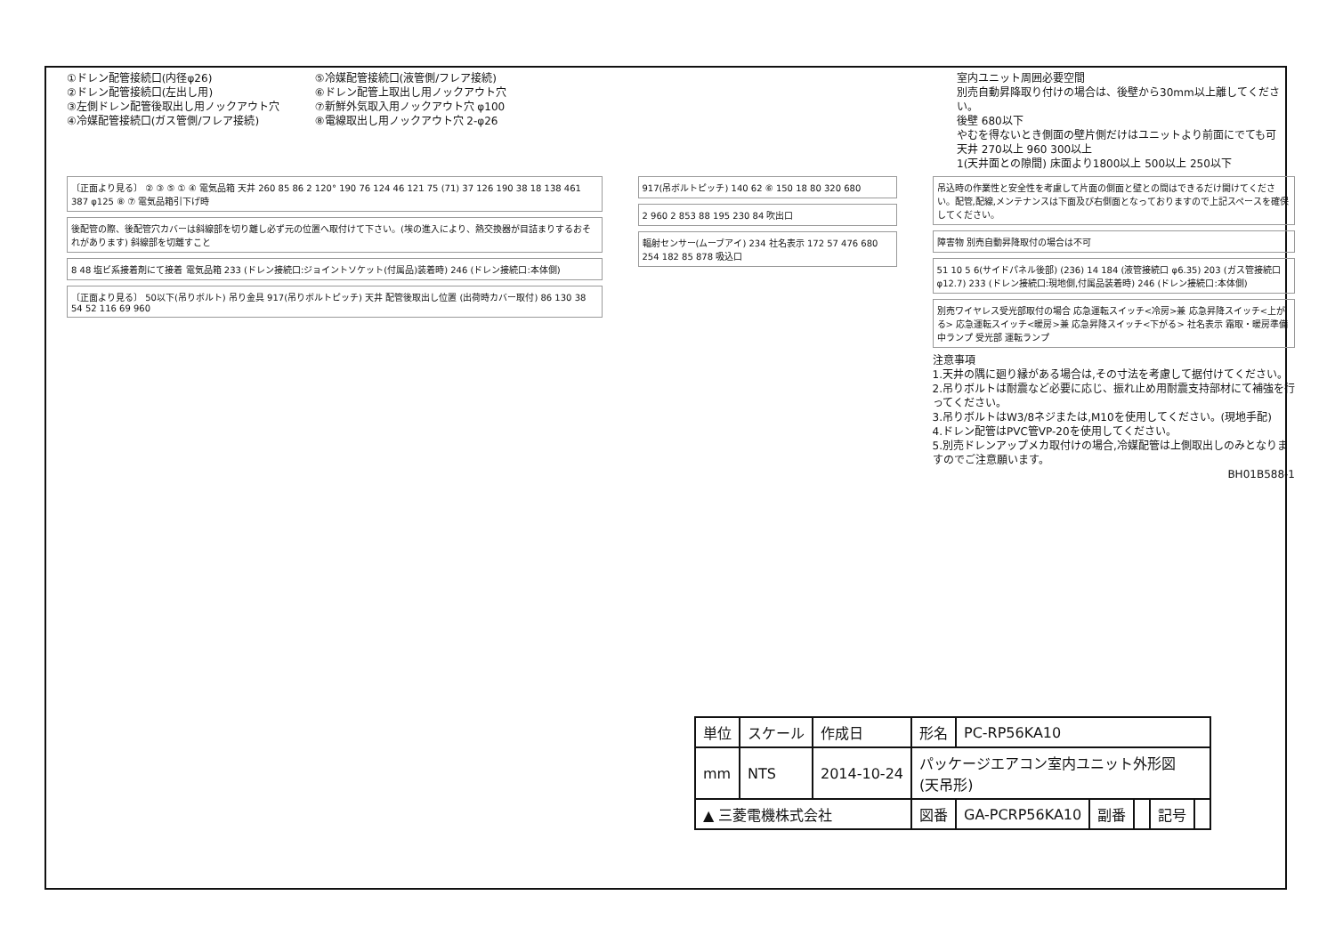①ドレン配管接続口(内径φ26)
②ドレン配管接続口(左出し用)
③左側ドレン配管後取出し用ノックアウト穴
④冷媒配管接続口(ガス管側/フレア接続)
⑤冷媒配管接続口(液管側/フレア接続)
⑥ドレン配管上取出し用ノックアウト穴
⑦新鮮外気取入用ノックアウト穴 φ100
⑧電線取出し用ノックアウト穴 2-φ26
室内ユニット周囲必要空間
別売自動昇降取り付けの場合は、後壁から30mm以上離してください。
後壁 680以下
やむを得ないとき側面の壁片側だけはユニットより前面にでても可
天井 270以上 960 300以上
1(天井面との隙間) 床面より1800以上 500以上 250以下
〔正面より見る〕 ② ③ ⑤ ① ④ 電気品箱 天井 260 85 86 2 120° 190 76 124 46 121 75 (71) 37 126 190 38 18 138 461 387 φ125 ⑧ ⑦ 電気品箱引下げ時
後配管の際、後配管穴カバーは斜線部を切り離し必ず元の位置へ取付けて下さい。(埃の進入により、熱交換器が目詰まりするおそれがあります) 斜線部を切離すこと
8 48 塩ビ系接着剤にて接着 電気品箱 233 (ドレン接続口:ジョイントソケット(付属品)装着時) 246 (ドレン接続口:本体側)
〔正面より見る〕 50以下(吊りボルト) 吊り金具 917(吊りボルトピッチ) 天井 配管後取出し位置 (出荷時カバー取付) 86 130 38 54 52 116 69 960
917(吊ボルトピッチ) 140 62 ⑥ 150 18 80 320 680
2 960 2 853 88 195 230 84 吹出口
輻射センサー(ムーブアイ) 234 社名表示 172 57 476 680 254 182 85 878 吸込口
吊込時の作業性と安全性を考慮して片面の側面と壁との間はできるだけ開けてください。配管,配線,メンテナンスは下面及び右側面となっておりますので上記スペースを確保してください。
障害物 別売自動昇降取付の場合は不可
51 10 5 6(サイドパネル後部) (236) 14 184 (液管接続口 φ6.35) 203 (ガス管接続口 φ12.7) 233 (ドレン接続口:現地側,付属品装着時) 246 (ドレン接続口:本体側)
別売ワイヤレス受光部取付の場合 応急運転スイッチ<冷房>兼 応急昇降スイッチ<上がる> 応急運転スイッチ<暖房>兼 応急昇降スイッチ<下がる> 社名表示 霜取・暖房準備中ランプ 受光部 運転ランプ
注意事項
1.天井の隅に廻り縁がある場合は,その寸法を考慮して据付けてください。
2.吊りボルトは耐震など必要に応じ、振れ止め用耐震支持部材にて補強を行ってください。
3.吊りボルトはW3/8ネジまたは,M10を使用してください。(現地手配)
4.ドレン配管はPVC管VP-20を使用してください。
5.別売ドレンアップメカ取付けの場合,冷媒配管は上側取出しのみとなりますのでご注意願います。
BH01B588-1
| 単位 | スケール | 作成日 | 形名 | PC-RP56KA10 | | | | |
| mm | NTS | 2014-10-24 | パッケージエアコン室内ユニット外形図 (天吊形) | | | | | |
| ▲ 三菱電機株式会社 | | | 図番 | GA-PCRP56KA10 | 副番 | | 記号 | |